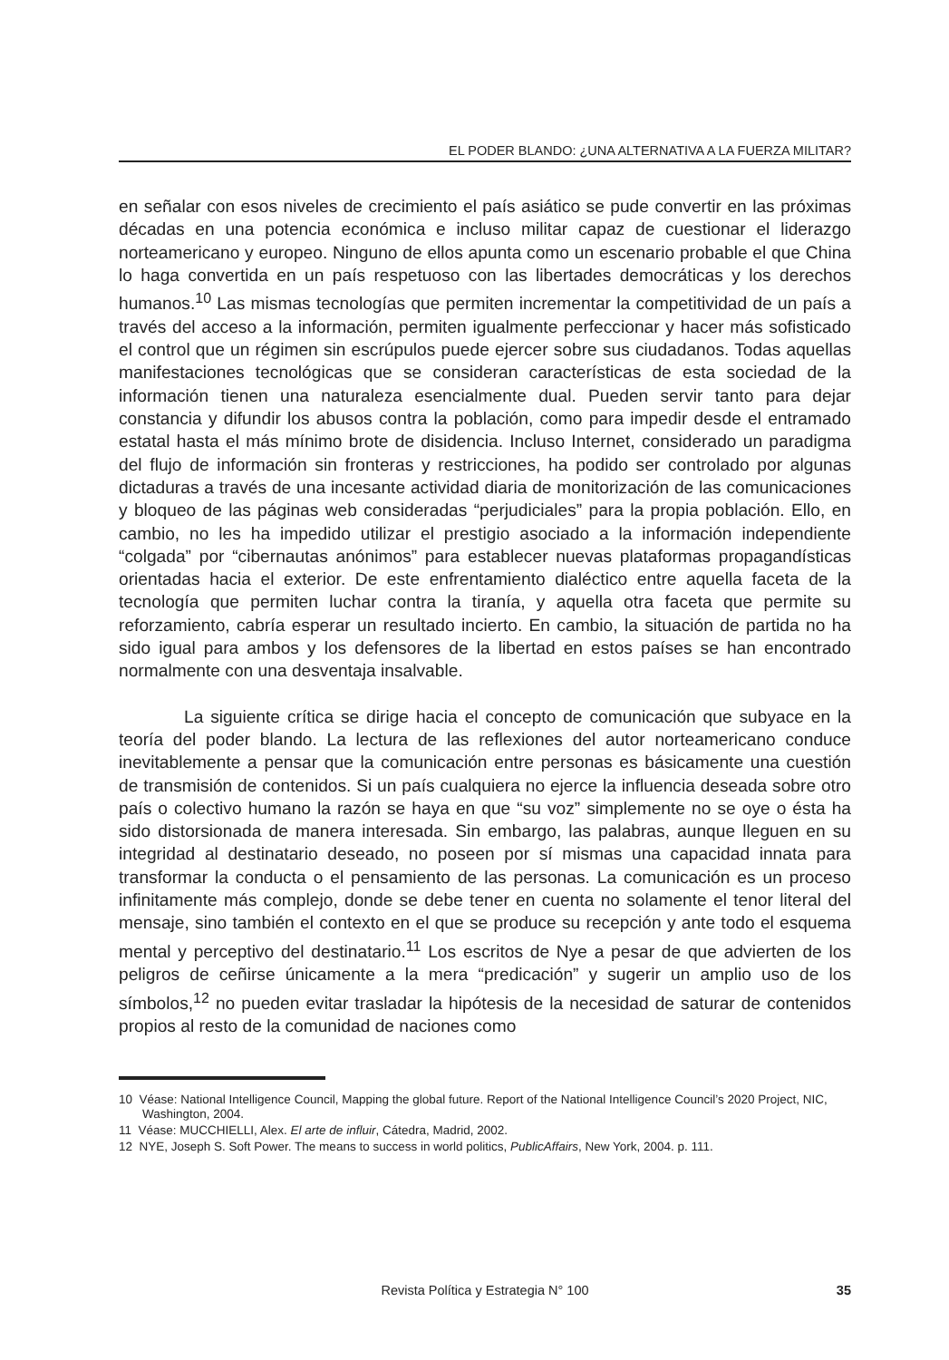EL PODER BLANDO: ¿UNA ALTERNATIVA A LA FUERZA MILITAR?
en señalar con esos niveles de crecimiento el país asiático se pude convertir en las próximas décadas en una potencia económica e incluso militar capaz de cuestionar el liderazgo norteamericano y europeo. Ninguno de ellos apunta como un escenario probable el que China lo haga convertida en un país respetuoso con las libertades democráticas y los derechos humanos.<sup>10</sup> Las mismas tecnologías que permiten incrementar la competitividad de un país a través del acceso a la información, permiten igualmente perfeccionar y hacer más sofisticado el control que un régimen sin escrúpulos puede ejercer sobre sus ciudadanos. Todas aquellas manifestaciones tecnológicas que se consideran características de esta sociedad de la información tienen una naturaleza esencialmente dual. Pueden servir tanto para dejar constancia y difundir los abusos contra la población, como para impedir desde el entramado estatal hasta el más mínimo brote de disidencia. Incluso Internet, considerado un paradigma del flujo de información sin fronteras y restricciones, ha podido ser controlado por algunas dictaduras a través de una incesante actividad diaria de monitorización de las comunicaciones y bloqueo de las páginas web consideradas “perjudiciales” para la propia población. Ello, en cambio, no les ha impedido utilizar el prestigio asociado a la información independiente “colgada” por “cibernautas anónimos” para establecer nuevas plataformas propagandísticas orientadas hacia el exterior. De este enfrentamiento dialéctico entre aquella faceta de la tecnología que permiten luchar contra la tiranía, y aquella otra faceta que permite su reforzamiento, cabría esperar un resultado incierto. En cambio, la situación de partida no ha sido igual para ambos y los defensores de la libertad en estos países se han encontrado normalmente con una desventaja insalvable.
La siguiente crítica se dirige hacia el concepto de comunicación que subyace en la teoría del poder blando. La lectura de las reflexiones del autor norteamericano conduce inevitablemente a pensar que la comunicación entre personas es básicamente una cuestión de transmisión de contenidos. Si un país cualquiera no ejerce la influencia deseada sobre otro país o colectivo humano la razón se haya en que “su voz” simplemente no se oye o ésta ha sido distorsionada de manera interesada. Sin embargo, las palabras, aunque lleguen en su integridad al destinatario deseado, no poseen por sí mismas una capacidad innata para transformar la conducta o el pensamiento de las personas. La comunicación es un proceso infinitamente más complejo, donde se debe tener en cuenta no solamente el tenor literal del mensaje, sino también el contexto en el que se produce su recepción y ante todo el esquema mental y perceptivo del destinatario.<sup>11</sup> Los escritos de Nye a pesar de que advierten de los peligros de ceñirse únicamente a la mera “predicación” y sugerir un amplio uso de los símbolos,<sup>12</sup> no pueden evitar trasladar la hipótesis de la necesidad de saturar de contenidos propios al resto de la comunidad de naciones como
10 Véase: National Intelligence Council, Mapping the global future. Report of the National Intelligence Council’s 2020 Project, NIC, Washington, 2004.
11 Véase: MUCCHIELLI, Alex. El arte de influir, Cátedra, Madrid, 2002.
12 NYE, Joseph S. Soft Power. The means to success in world politics, PublicAffairs, New York, 2004. p. 111.
Revista Política y Estrategia N° 100
35